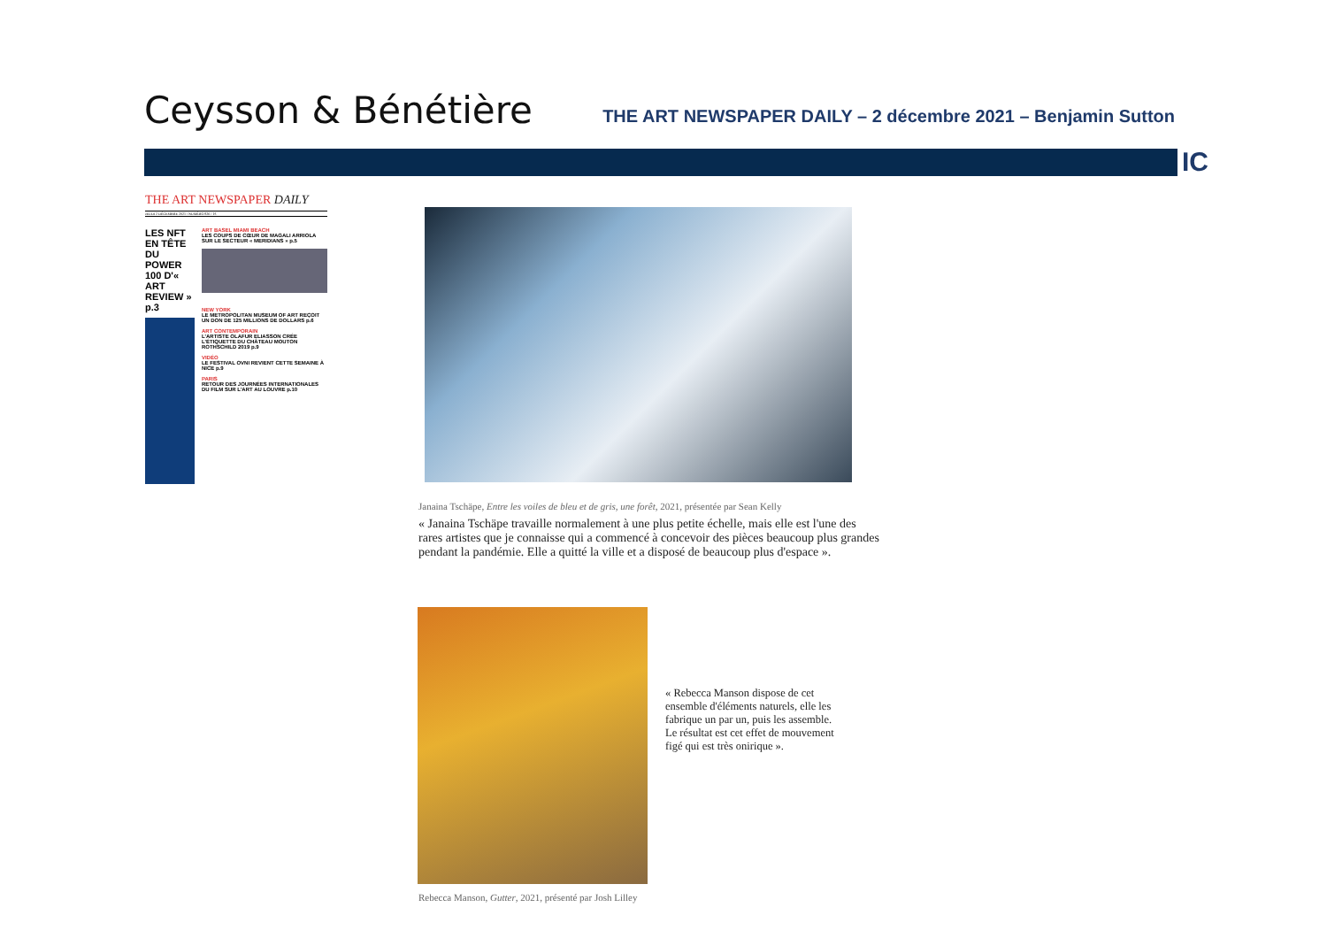Ceysson & Bénétière
THE ART NEWSPAPER DAILY – 2 décembre 2021 – Benjamin Sutton
IC
THE ART NEWSPAPER DAILY
JEUDI 2 DÉCEMBRE 2021 / NUMÉRO 826 / 1€
LES NFT EN TÊTE DU POWER 100 D'« ART REVIEW » p.3
ART BASEL MIAMI BEACH
LES COUPS DE CŒUR DE MAGALI ARRIOLA SUR LE SECTEUR « MERIDIANS » p.5
NEW YORK
LE METROPOLITAN MUSEUM OF ART REÇOIT UN DON DE 125 MILLIONS DE DOLLARS p.6
ART CONTEMPORAIN
L'ARTISTE OLAFUR ELIASSON CRÉE L'ÉTIQUETTE DU CHÂTEAU MOUTON ROTHSCHILD 2019 p.9
VIDÉO
LE FESTIVAL OVNI REVIENT CETTE SEMAINE À NICE p.9
PARIS
RETOUR DES JOURNÉES INTERNATIONALES DU FILM SUR L'ART AU LOUVRE p.10
Janaina Tschäpe, Entre les voiles de bleu et de gris, une forêt, 2021, présentée par Sean Kelly
« Janaina Tschäpe travaille normalement à une plus petite échelle, mais elle est l'une des rares artistes que je connaisse qui a commencé à concevoir des pièces beaucoup plus grandes pendant la pandémie. Elle a quitté la ville et a disposé de beaucoup plus d'espace ».
« Rebecca Manson dispose de cet ensemble d'éléments naturels, elle les fabrique un par un, puis les assemble. Le résultat est cet effet de mouvement figé qui est très onirique ».
Rebecca Manson, Gutter, 2021, présenté par Josh Lilley